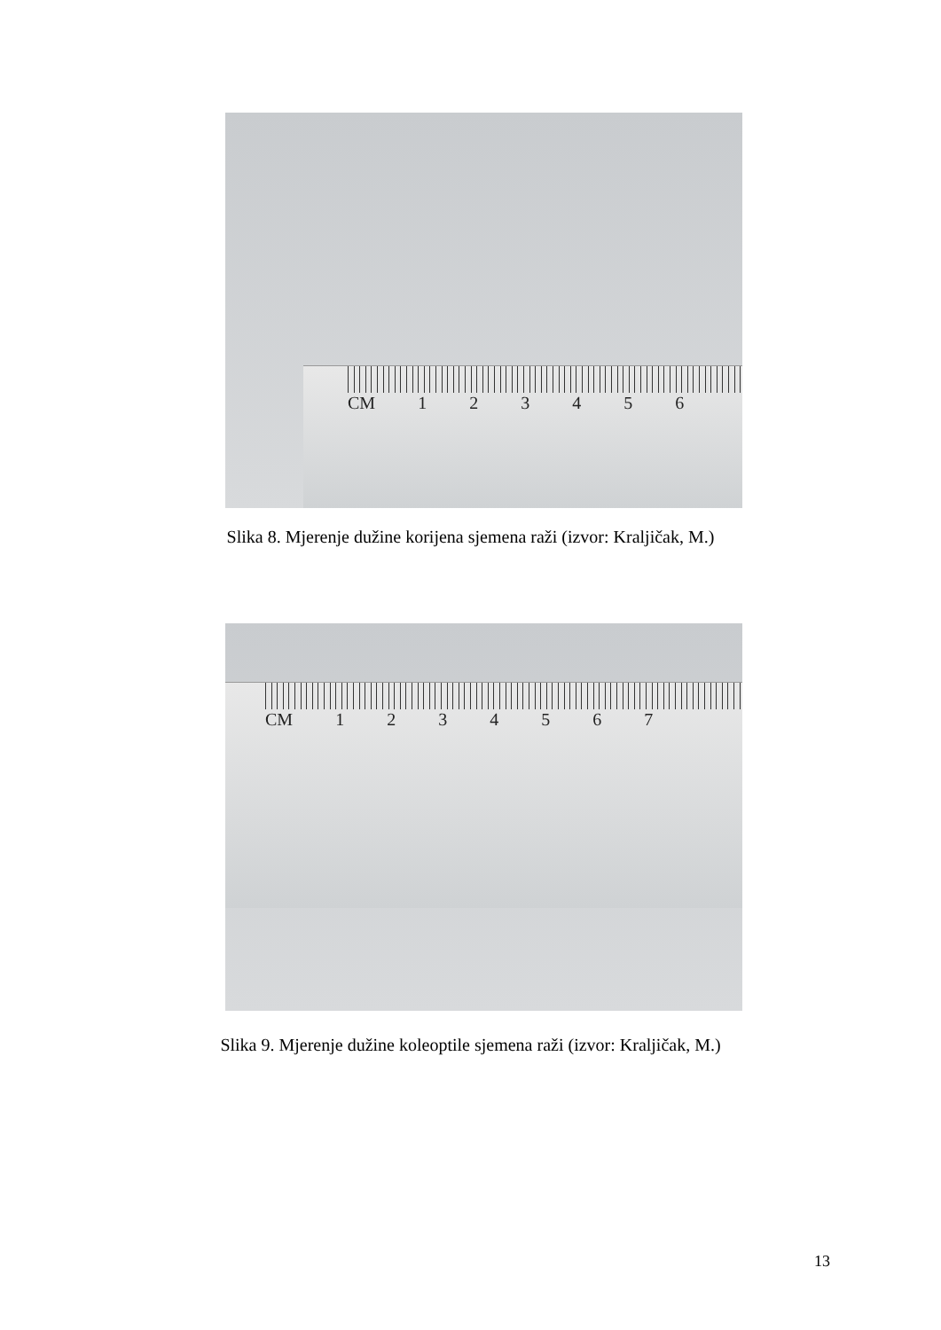CM 123456
Slika 8. Mjerenje dužine korijena sjemena raži (izvor: Kraljičak, M.)
CM 1234567
Slika 9. Mjerenje dužine koleoptile sjemena raži (izvor: Kraljičak, M.)
13